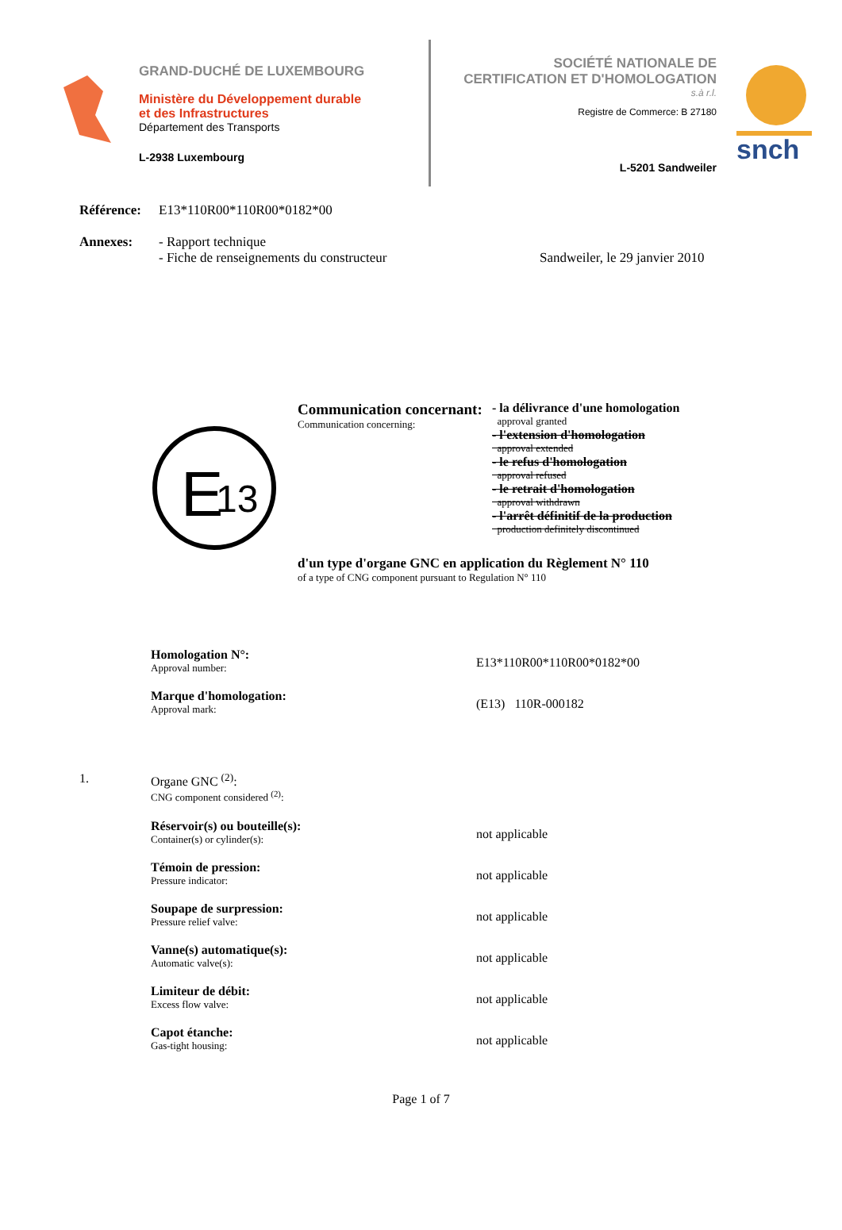GRAND-DUCHÉ DE LUXEMBOURG
Ministère du Développement durable
et des Infrastructures
Département des Transports
L-2938 Luxembourg
SOCIÉTÉ NATIONALE DE
CERTIFICATION ET D'HOMOLOGATION
s.à r.l.
Registre de Commerce: B 27180
L-5201 Sandweiler
snch
Référence: E13*110R00*110R00*0182*00
Annexes: - Rapport technique
- Fiche de renseignements du constructeur Sandweiler, le 29 janvier 2010
E
13
Communication concernant:
Communication concerning:
- la délivrance d'une homologation
approval granted
- l'extension d'homologation
approval extended
- le refus d'homologation
approval refused
- le retrait d'homologation
approval withdrawn
- l'arrêt définitif de la production
production definitely discontinued
d'un type d'organe GNC en application du Règlement N° 110
of a type of CNG component pursuant to Regulation N° 110
Homologation N°:
Approval number:
E13*110R00*110R00*0182*00
Marque d'homologation:
Approval mark:
(E13) 110R-000182
1. Organe GNC <sup>(2)</sup>:
CNG component considered <sup>(2)</sup>:
Réservoir(s) ou bouteille(s):
Container(s) or cylinder(s):
not applicable
Témoin de pression:
Pressure indicator:
not applicable
Soupape de surpression:
Pressure relief valve:
not applicable
Vanne(s) automatique(s):
Automatic valve(s):
not applicable
Limiteur de débit:
Excess flow valve:
not applicable
Capot étanche:
Gas-tight housing:
not applicable
Page 1 of 7